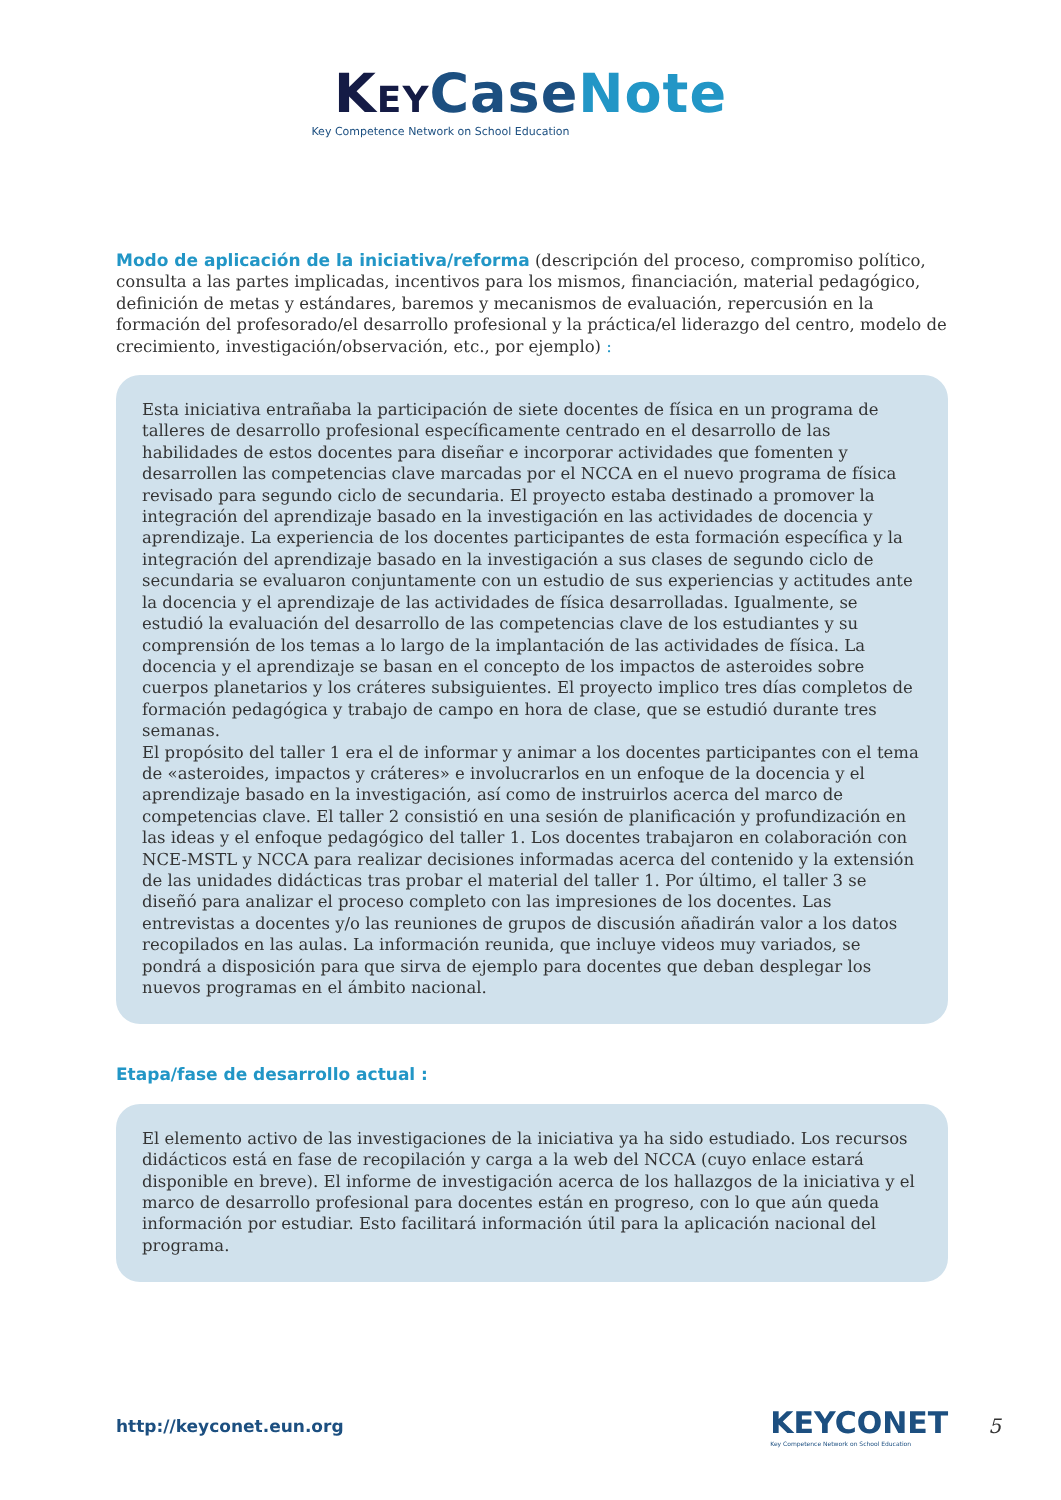KEY Case Note
Key Competence Network on School Education
Modo de aplicación de la iniciativa/reforma
(descripción del proceso, compromiso político, consulta a las partes implicadas, incentivos para los mismos, financiación, material pedagógico, definición de metas y estándares, baremos y mecanismos de evaluación, repercusión en la formación del profesorado/el desarrollo profesional y la práctica/el liderazgo del centro, modelo de crecimiento, investigación/observación, etc., por ejemplo) :
Esta iniciativa entrañaba la participación de siete docentes de física en un programa de talleres de desarrollo profesional específicamente centrado en el desarrollo de las habilidades de estos docentes para diseñar e incorporar actividades que fomenten y desarrollen las competencias clave marcadas por el NCCA en el nuevo programa de física revisado para segundo ciclo de secundaria. El proyecto estaba destinado a promover la integración del aprendizaje basado en la investigación en las actividades de docencia y aprendizaje. La experiencia de los docentes participantes de esta formación específica y la integración del aprendizaje basado en la investigación a sus clases de segundo ciclo de secundaria se evaluaron conjuntamente con un estudio de sus experiencias y actitudes ante la docencia y el aprendizaje de las actividades de física desarrolladas. Igualmente, se estudió la evaluación del desarrollo de las competencias clave de los estudiantes y su comprensión de los temas a lo largo de la implantación de las actividades de física. La docencia y el aprendizaje se basan en el concepto de los impactos de asteroides sobre cuerpos planetarios y los cráteres subsiguientes. El proyecto implico tres días completos de formación pedagógica y trabajo de campo en hora de clase, que se estudió durante tres semanas.
El propósito del taller 1 era el de informar y animar a los docentes participantes con el tema de «asteroides, impactos y cráteres» e involucrarlos en un enfoque de la docencia y el aprendizaje basado en la investigación, así como de instruirlos acerca del marco de competencias clave. El taller 2 consistió en una sesión de planificación y profundización en las ideas y el enfoque pedagógico del taller 1. Los docentes trabajaron en colaboración con NCE-MSTL y NCCA para realizar decisiones informadas acerca del contenido y la extensión de las unidades didácticas tras probar el material del taller 1. Por último, el taller 3 se diseñó para analizar el proceso completo con las impresiones de los docentes. Las entrevistas a docentes y/o las reuniones de grupos de discusión añadirán valor a los datos recopilados en las aulas. La información reunida, que incluye videos muy variados, se pondrá a disposición para que sirva de ejemplo para docentes que deban desplegar los nuevos programas en el ámbito nacional.
Etapa/fase de desarrollo actual :
El elemento activo de las investigaciones de la iniciativa ya ha sido estudiado. Los recursos didácticos está en fase de recopilación y carga a la web del NCCA (cuyo enlace estará disponible en breve). El informe de investigación acerca de los hallazgos de la iniciativa y el marco de desarrollo profesional para docentes están en progreso, con lo que aún queda información por estudiar. Esto facilitará información útil para la aplicación nacional del programa.
http://keyconet.eun.org
KEYCONET
Key Competence Network on School Education
5